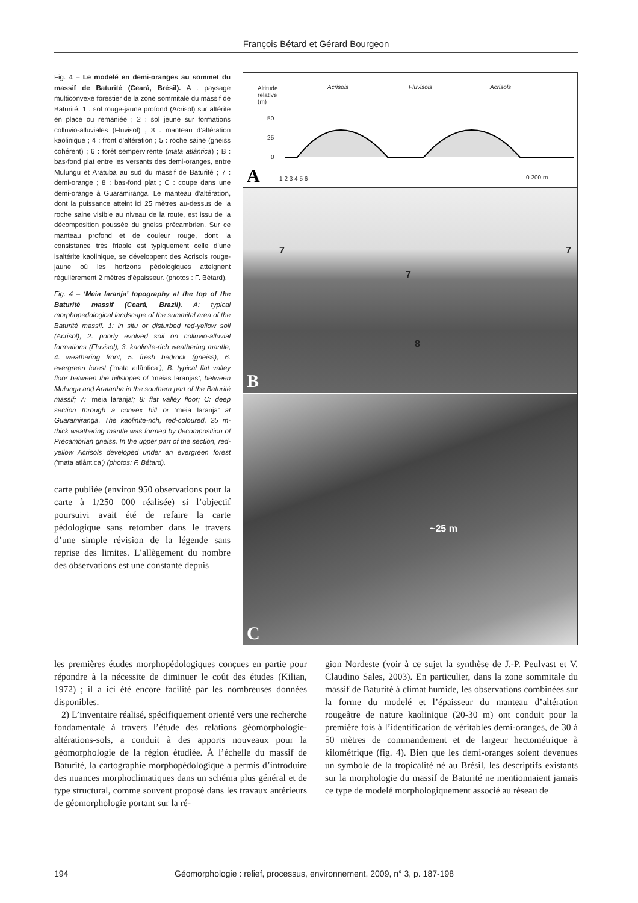François Bétard et Gérard Bourgeon
Fig. 4 – Le modelé en demi-oranges au sommet du massif de Baturité (Ceará, Brésil). A : paysage multiconvexe forestier de la zone sommitale du massif de Baturité. 1 : sol rouge-jaune profond (Acrisol) sur altérite en place ou remaniée ; 2 : sol jeune sur formations colluvio-alluviales (Fluvisol) ; 3 : manteau d’altération kaolinique ; 4 : front d’altération ; 5 : roche saine (gneiss cohérent) ; 6 : forêt sempervirente (mata atlântica) ; B : bas-fond plat entre les versants des demi-oranges, entre Mulungu et Aratuba au sud du massif de Baturité ; 7 : demi-orange ; 8 : bas-fond plat ; C : coupe dans une demi-orange à Guaramiranga. Le manteau d’altération, dont la puissance atteint ici 25 mètres au-dessus de la roche saine visible au niveau de la route, est issu de la décomposition poussée du gneiss précambrien. Sur ce manteau profond et de couleur rouge, dont la consistance très friable est typiquement celle d’une isaltérite kaolinique, se développent des Acrisols rouge-jaune où les horizons pédologiques atteignent régulièrement 2 mètres d’épaisseur. (photos : F. Bétard).
Fig. 4 – ‘Meia laranja’ topography at the top of the Baturité massif (Ceará, Brazil). A: typical morphopedological landscape of the summital area of the Baturité massif. 1: in situ or disturbed red-yellow soil (Acrisol); 2: poorly evolved soil on colluvio-alluvial formations (Fluvisol); 3: kaolinite-rich weathering mantle; 4: weathering front; 5: fresh bedrock (gneiss); 6: evergreen forest (‘mata atlântica’); B: typical flat valley floor between the hillslopes of ‘meias laranjas’, between Mulunga and Aratanha in the southern part of the Baturité massif; 7: ‘meia laranja’; 8: flat valley floor; C: deep section through a convex hill or ‘meia laranja’ at Guaramiranga. The kaolinite-rich, red-coloured, 25 m-thick weathering mantle was formed by decomposition of Precambrian gneiss. In the upper part of the section, red-yellow Acrisols developed under an evergreen forest (‘mata atlântica’) (photos: F. Bétard).
carte publiée (environ 950 observations pour la carte à 1/250 000 réalisée) si l’objectif poursuivi avait été de refaire la carte pédologique sans retomber dans le travers d’une simple révision de la légende sans reprise des limites. L’allègement du nombre des observations est une constante depuis
Altitude
relative
(m)
Acrisols Fluvisols Acrisols
50
25
0
1 2 3 4 5 6 0 200 m A
7
7
7
8
B
~25 m
C
les premières études morphopédologiques conçues en partie pour répondre à la nécessite de diminuer le coût des études (Kilian, 1972) ; il a ici été encore facilité par les nombreuses données disponibles.
2) L’inventaire réalisé, spécifiquement orienté vers une recherche fondamentale à travers l’étude des relations géomorphologie-altérations-sols, a conduit à des apports nouveaux pour la géomorphologie de la région étudiée. À l’échelle du massif de Baturité, la cartographie morphopédologique a permis d’introduire des nuances morphoclimatiques dans un schéma plus général et de type structural, comme souvent proposé dans les travaux antérieurs de géomorphologie portant sur la ré-
gion Nordeste (voir à ce sujet la synthèse de J.-P. Peulvast et V. Claudino Sales, 2003). En particulier, dans la zone sommitale du massif de Baturité à climat humide, les observations combinées sur la forme du modelé et l’épaisseur du manteau d’altération rougeâtre de nature kaolinique (20-30 m) ont conduit pour la première fois à l’identification de véritables demi-oranges, de 30 à 50 mètres de commandement et de largeur hectométrique à kilométrique (fig. 4). Bien que les demi-oranges soient devenues un symbole de la tropicalité né au Brésil, les descriptifs existants sur la morphologie du massif de Baturité ne mentionnaient jamais ce type de modelé morphologiquement associé au réseau de
194 Géomorphologie : relief, processus, environnement, 2009, n° 3, p. 187-198